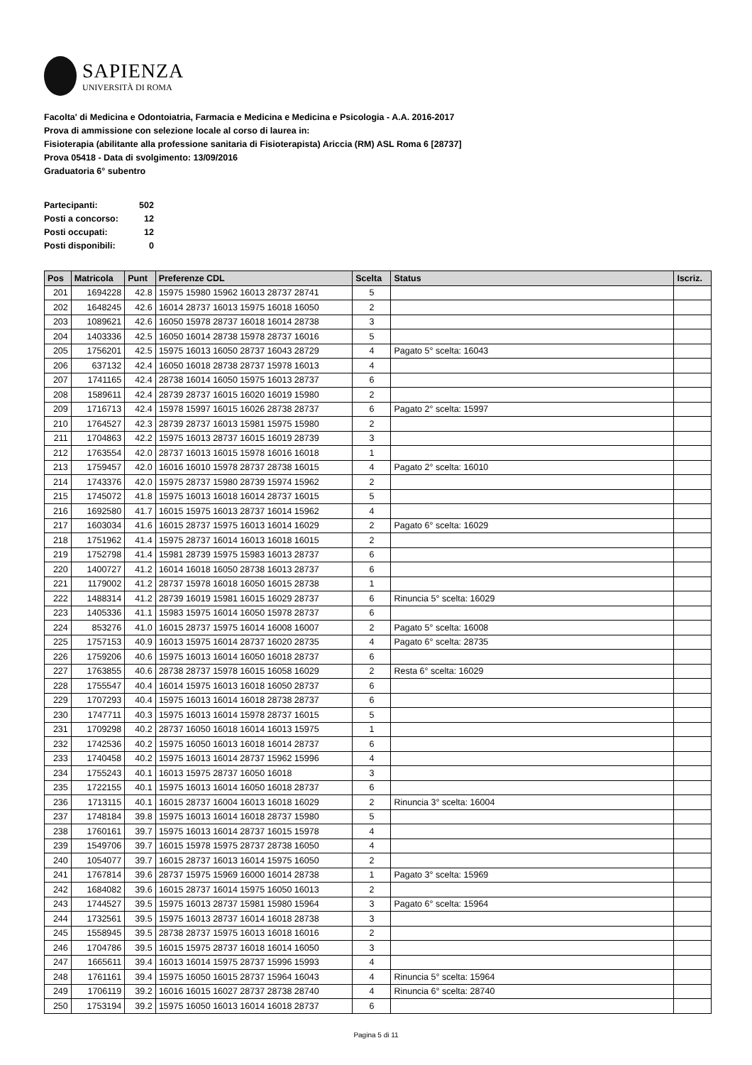SAPIENZA
UNIVERSITÀ DI ROMA
Facolta' di Medicina e Odontoiatria, Farmacia e Medicina e Medicina e Psicologia - A.A. 2016-2017
Prova di ammissione con selezione locale al corso di laurea in:
Fisioterapia (abilitante alla professione sanitaria di Fisioterapista) Ariccia (RM) ASL Roma 6 [28737]
Prova 05418 - Data di svolgimento: 13/09/2016
Graduatoria 6° subentro
| Partecipanti: | 502 |
| Posti a concorso: | 12 |
| Posti occupati: | 12 |
| Posti disponibili: | 0 |
| Pos | Matricola | Punt | Preferenze CDL | Scelta | Status | Iscriz. |
| --- | --- | --- | --- | --- | --- | --- |
| 201 | 1694228 | 42.8 | 15975 15980 15962 16013 28737 28741 | 5 | | |
| 202 | 1648245 | 42.6 | 16014 28737 16013 15975 16018 16050 | 2 | | |
| 203 | 1089621 | 42.6 | 16050 15978 28737 16018 16014 28738 | 3 | | |
| 204 | 1403336 | 42.5 | 16050 16014 28738 15978 28737 16016 | 5 | | |
| 205 | 1756201 | 42.5 | 15975 16013 16050 28737 16043 28729 | 4 | Pagato 5° scelta: 16043 | |
| 206 | 637132 | 42.4 | 16050 16018 28738 28737 15978 16013 | 4 | | |
| 207 | 1741165 | 42.4 | 28738 16014 16050 15975 16013 28737 | 6 | | |
| 208 | 1589611 | 42.4 | 28739 28737 16015 16020 16019 15980 | 2 | | |
| 209 | 1716713 | 42.4 | 15978 15997 16015 16026 28738 28737 | 6 | Pagato 2° scelta: 15997 | |
| 210 | 1764527 | 42.3 | 28739 28737 16013 15981 15975 15980 | 2 | | |
| 211 | 1704863 | 42.2 | 15975 16013 28737 16015 16019 28739 | 3 | | |
| 212 | 1763554 | 42.0 | 28737 16013 16015 15978 16016 16018 | 1 | | |
| 213 | 1759457 | 42.0 | 16016 16010 15978 28737 28738 16015 | 4 | Pagato 2° scelta: 16010 | |
| 214 | 1743376 | 42.0 | 15975 28737 15980 28739 15974 15962 | 2 | | |
| 215 | 1745072 | 41.8 | 15975 16013 16018 16014 28737 16015 | 5 | | |
| 216 | 1692580 | 41.7 | 16015 15975 16013 28737 16014 15962 | 4 | | |
| 217 | 1603034 | 41.6 | 16015 28737 15975 16013 16014 16029 | 2 | Pagato 6° scelta: 16029 | |
| 218 | 1751962 | 41.4 | 15975 28737 16014 16013 16018 16015 | 2 | | |
| 219 | 1752798 | 41.4 | 15981 28739 15975 15983 16013 28737 | 6 | | |
| 220 | 1400727 | 41.2 | 16014 16018 16050 28738 16013 28737 | 6 | | |
| 221 | 1179002 | 41.2 | 28737 15978 16018 16050 16015 28738 | 1 | | |
| 222 | 1488314 | 41.2 | 28739 16019 15981 16015 16029 28737 | 6 | Rinuncia 5° scelta: 16029 | |
| 223 | 1405336 | 41.1 | 15983 15975 16014 16050 15978 28737 | 6 | | |
| 224 | 853276 | 41.0 | 16015 28737 15975 16014 16008 16007 | 2 | Pagato 5° scelta: 16008 | |
| 225 | 1757153 | 40.9 | 16013 15975 16014 28737 16020 28735 | 4 | Pagato 6° scelta: 28735 | |
| 226 | 1759206 | 40.6 | 15975 16013 16014 16050 16018 28737 | 6 | | |
| 227 | 1763855 | 40.6 | 28738 28737 15978 16015 16058 16029 | 2 | Resta 6° scelta: 16029 | |
| 228 | 1755547 | 40.4 | 16014 15975 16013 16018 16050 28737 | 6 | | |
| 229 | 1707293 | 40.4 | 15975 16013 16014 16018 28738 28737 | 6 | | |
| 230 | 1747711 | 40.3 | 15975 16013 16014 15978 28737 16015 | 5 | | |
| 231 | 1709298 | 40.2 | 28737 16050 16018 16014 16013 15975 | 1 | | |
| 232 | 1742536 | 40.2 | 15975 16050 16013 16018 16014 28737 | 6 | | |
| 233 | 1740458 | 40.2 | 15975 16013 16014 28737 15962 15996 | 4 | | |
| 234 | 1755243 | 40.1 | 16013 15975 28737 16050 16018 | 3 | | |
| 235 | 1722155 | 40.1 | 15975 16013 16014 16050 16018 28737 | 6 | | |
| 236 | 1713115 | 40.1 | 16015 28737 16004 16013 16018 16029 | 2 | Rinuncia 3° scelta: 16004 | |
| 237 | 1748184 | 39.8 | 15975 16013 16014 16018 28737 15980 | 5 | | |
| 238 | 1760161 | 39.7 | 15975 16013 16014 28737 16015 15978 | 4 | | |
| 239 | 1549706 | 39.7 | 16015 15978 15975 28737 28738 16050 | 4 | | |
| 240 | 1054077 | 39.7 | 16015 28737 16013 16014 15975 16050 | 2 | | |
| 241 | 1767814 | 39.6 | 28737 15975 15969 16000 16014 28738 | 1 | Pagato 3° scelta: 15969 | |
| 242 | 1684082 | 39.6 | 16015 28737 16014 15975 16050 16013 | 2 | | |
| 243 | 1744527 | 39.5 | 15975 16013 28737 15981 15980 15964 | 3 | Pagato 6° scelta: 15964 | |
| 244 | 1732561 | 39.5 | 15975 16013 28737 16014 16018 28738 | 3 | | |
| 245 | 1558945 | 39.5 | 28738 28737 15975 16013 16018 16016 | 2 | | |
| 246 | 1704786 | 39.5 | 16015 15975 28737 16018 16014 16050 | 3 | | |
| 247 | 1665611 | 39.4 | 16013 16014 15975 28737 15996 15993 | 4 | | |
| 248 | 1761161 | 39.4 | 15975 16050 16015 28737 15964 16043 | 4 | Rinuncia 5° scelta: 15964 | |
| 249 | 1706119 | 39.2 | 16016 16015 16027 28737 28738 28740 | 4 | Rinuncia 6° scelta: 28740 | |
| 250 | 1753194 | 39.2 | 15975 16050 16013 16014 16018 28737 | 6 | | |
Pagina 5 di 11